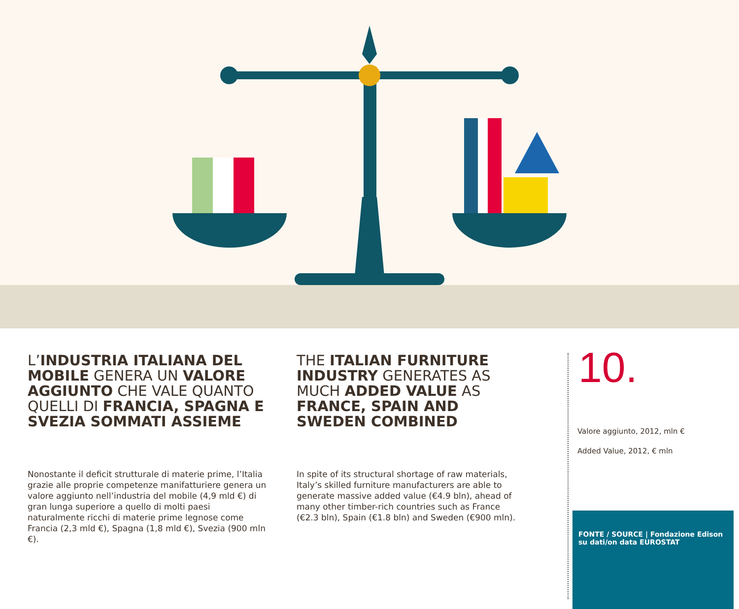L’INDUSTRIA ITALIANA DEL MOBILE GENERA UN VALORE AGGIUNTO CHE VALE QUANTO QUELLI DI FRANCIA, SPAGNA E SVEZIA SOMMATI ASSIEME
Nonostante il deficit strutturale di materie prime, l’Italia grazie alle proprie competenze manifatturiere genera un valore aggiunto nell’industria del mobile (4,9 mld €) di gran lunga superiore a quello di molti paesi naturalmente ricchi di materie prime legnose come Francia (2,3 mld €), Spagna (1,8 mld €), Svezia (900 mln €).
THE ITALIAN FURNITURE INDUSTRY GENERATES AS MUCH ADDED VALUE AS FRANCE, SPAIN AND SWEDEN COMBINED
In spite of its structural shortage of raw materials, Italy’s skilled furniture manufacturers are able to generate massive added value (€4.9 bln), ahead of many other timber-rich countries such as France (€2.3 bln), Spain (€1.8 bln) and Sweden (€900 mln).
10.
Valore aggiunto, 2012, mln €
Added Value, 2012, € mln
FONTE / SOURCE | Fondazione Edison su dati/on data EUROSTAT